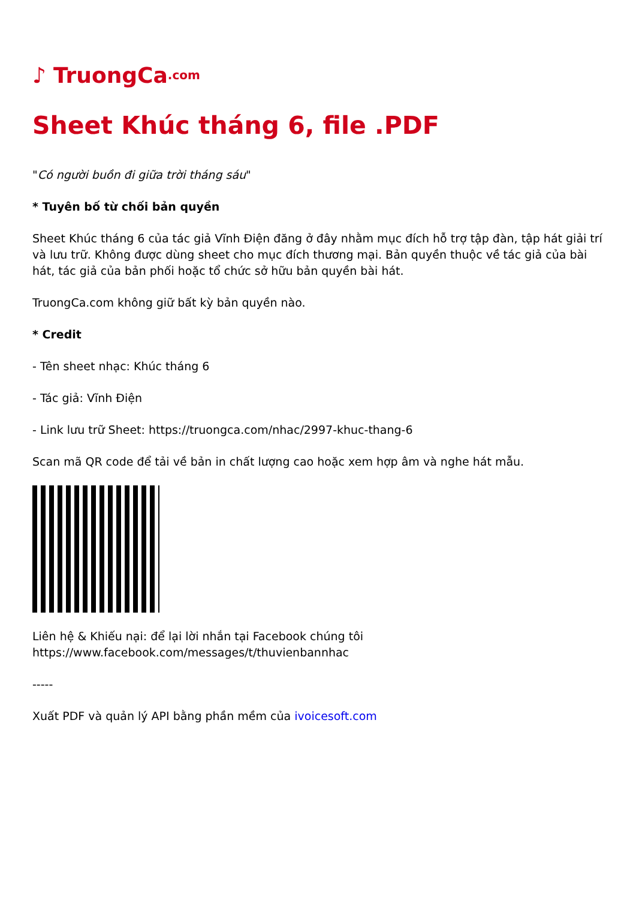♪ TruongCa.com
Sheet Khúc tháng 6, file .PDF
"Có người buồn đi giữa trời tháng sáu"
* Tuyên bố từ chối bản quyền
Sheet Khúc tháng 6 của tác giả Vĩnh Điện đăng ở đây nhằm mục đích hỗ trợ tập đàn, tập hát giải trí và lưu trữ. Không được dùng sheet cho mục đích thương mại. Bản quyền thuộc về tác giả của bài hát, tác giả của bản phối hoặc tổ chức sở hữu bản quyền bài hát.
TruongCa.com không giữ bất kỳ bản quyền nào.
* Credit
- Tên sheet nhạc: Khúc tháng 6
- Tác giả: Vĩnh Điện
- Link lưu trữ Sheet: https://truongca.com/nhac/2997-khuc-thang-6
Scan mã QR code để tải về bản in chất lượng cao hoặc xem hợp âm và nghe hát mẫu.
Liên hệ & Khiếu nại: để lại lời nhắn tại Facebook chúng tôi
https://www.facebook.com/messages/t/thuvienbannhac
-----
Xuất PDF và quản lý API bằng phần mềm của ivoicesoft.com